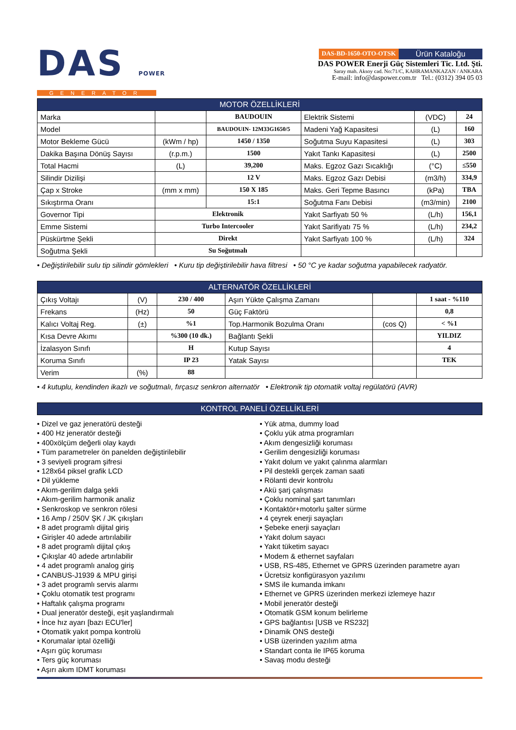DAS POWER
GENERATOR
DAS-BD-1650-OTO-OTSK Ürün Kataloğu
DAS POWER Enerji Güç Sistemleri Tic. Ltd. Şti.
Saray mah. Aksoy cad. No:71/C, KAHRAMANKAZAN / ANKARA
E-mail: info@daspower.com.tr Tel.: (0312) 394 05 03
| MOTOR ÖZELLİKLERİ | | | | | |
| --- | --- | --- | --- | --- | --- |
| Marka | | BAUDOUIN | Elektrik Sistemi | (VDC) | 24 |
| Model | | BAUDOUIN- 12M33G1650/5 | Madeni Yağ Kapasitesi | (L) | 160 |
| Motor Bekleme Gücü | (kWm / hp) | 1450 / 1350 | Soğutma Suyu Kapasitesi | (L) | 303 |
| Dakika Başına Dönüş Sayısı | (r.p.m.) | 1500 | Yakıt Tankı Kapasitesi | (L) | 2500 |
| Total Hacmi | (L) | 39,200 | Maks. Egzoz Gazı Sıcaklığı | (°C) | ≤550 |
| Silindir Dizilişi | | 12 V | Maks. Egzoz Gazı Debisi | (m3/h) | 334,9 |
| Çap x Stroke | (mm x mm) | 150 X 185 | Maks. Geri Tepme Basıncı | (kPa) | TBA |
| Sıkıştırma Oranı | | 15:1 | Soğutma Fanı Debisi | (m3/min) | 2100 |
| Governor Tipi | Elektronik | | Yakıt Sarfiyatı 50 % | (L/h) | 156,1 |
| Emme Sistemi | Turbo Intercooler | | Yakıt Sarifiyatı 75 % | (L/h) | 234,2 |
| Püskürtme Şekli | Direkt | | Yakıt Sarfiyatı 100 % | (L/h) | 324 |
| Soğutma Şekli | Su Soğutmalı | | | | |
• Değiştirilebilir sulu tip silindir gömlekleri • Kuru tip değiştirilebilir hava filtresi • 50 °C ye kadar soğutma yapabilecek radyatör.
| ALTERNATÖR ÖZELLİKLERİ | | | | | |
| --- | --- | --- | --- | --- | --- |
| Çıkış Voltajı | (V) | 230 / 400 | Aşırı Yükte Çalışma Zamanı | | 1 saat - %110 |
| Frekans | (Hz) | 50 | Güç Faktörü | | 0,8 |
| Kalıcı Voltaj Reg. | (±) | %1 | Top.Harmonik Bozulma Oranı | (cos Q) | < %1 |
| Kısa Devre Akımı | | %300 (10 dk.) | Bağlantı Şekli | | YILDIZ |
| İzalasyon Sınıfı | | H | Kutup Sayısı | | 4 |
| Koruma Sınıfı | | IP 23 | Yatak Sayısı | | TEK |
| Verim | (%) | 88 | | | |
• 4 kutuplu, kendinden ikazlı ve soğutmalı, fırçasız senkron alternatör • Elektronik tip otomatik voltaj regülatörü (AVR)
| KONTROL PANELİ ÖZELLİKLERİ |
| --- |
• Dizel ve gaz jeneratörü desteği
• 400 Hz jeneratör desteği
• 400xölçüm değerli olay kaydı
• Tüm parametreler ön panelden değiştirilebilir
• 3 seviyeli program şifresi
• 128x64 piksel grafik LCD
• Dil yükleme
• Akım-gerilim dalga şekli
• Akım-gerilim harmonik analiz
• Senkroskop ve senkron rölesi
• 16 Amp / 250V ŞK / JK çıkışları
• 8 adet programlı dijital giriş
• Girişler 40 adede artırılabilir
• 8 adet programlı dijital çıkış
• Çıkışlar 40 adede artırılabilir
• 4 adet programlı analog giriş
• CANBUS-J1939 & MPU girişi
• 3 adet programlı servis alarmı
• Çoklu otomatik test programı
• Haftalık çalışma programı
• Dual jeneratör desteği, eşit yaşlandırmalı
• İnce hız ayarı [bazı ECU'ler]
• Otomatik yakıt pompa kontrolü
• Korumalar iptal özelliği
• Aşırı güç koruması
• Ters güç koruması
• Aşırı akım IDMT koruması
• Yük atma, dummy load
• Çoklu yük atma programları
• Akım dengesizliği koruması
• Gerilim dengesizliği koruması
• Yakıt dolum ve yakıt çalınma alarmları
• Pil destekli gerçek zaman saati
• Rölanti devir kontrolu
• Akü şarj çalışması
• Çoklu nominal şart tanımları
• Kontaktör+motorlu şalter sürme
• 4 çeyrek enerji sayaçları
• Şebeke enerji sayaçları
• Yakıt dolum sayacı
• Yakıt tüketim sayacı
• Modem & ethernet sayfaları
• USB, RS-485, Ethernet ve GPRS üzerinden parametre ayarı
• Ücretsiz konfigürasyon yazılımı
• SMS ile kumanda imkanı
• Ethernet ve GPRS üzerinden merkezi izlemeye hazır
• Mobil jeneratör desteği
• Otomatik GSM konum belirleme
• GPS bağlantısı [USB ve RS232]
• Dinamik ONS desteği
• USB üzerinden yazılım atma
• Standart conta ile IP65 koruma
• Savaş modu desteği